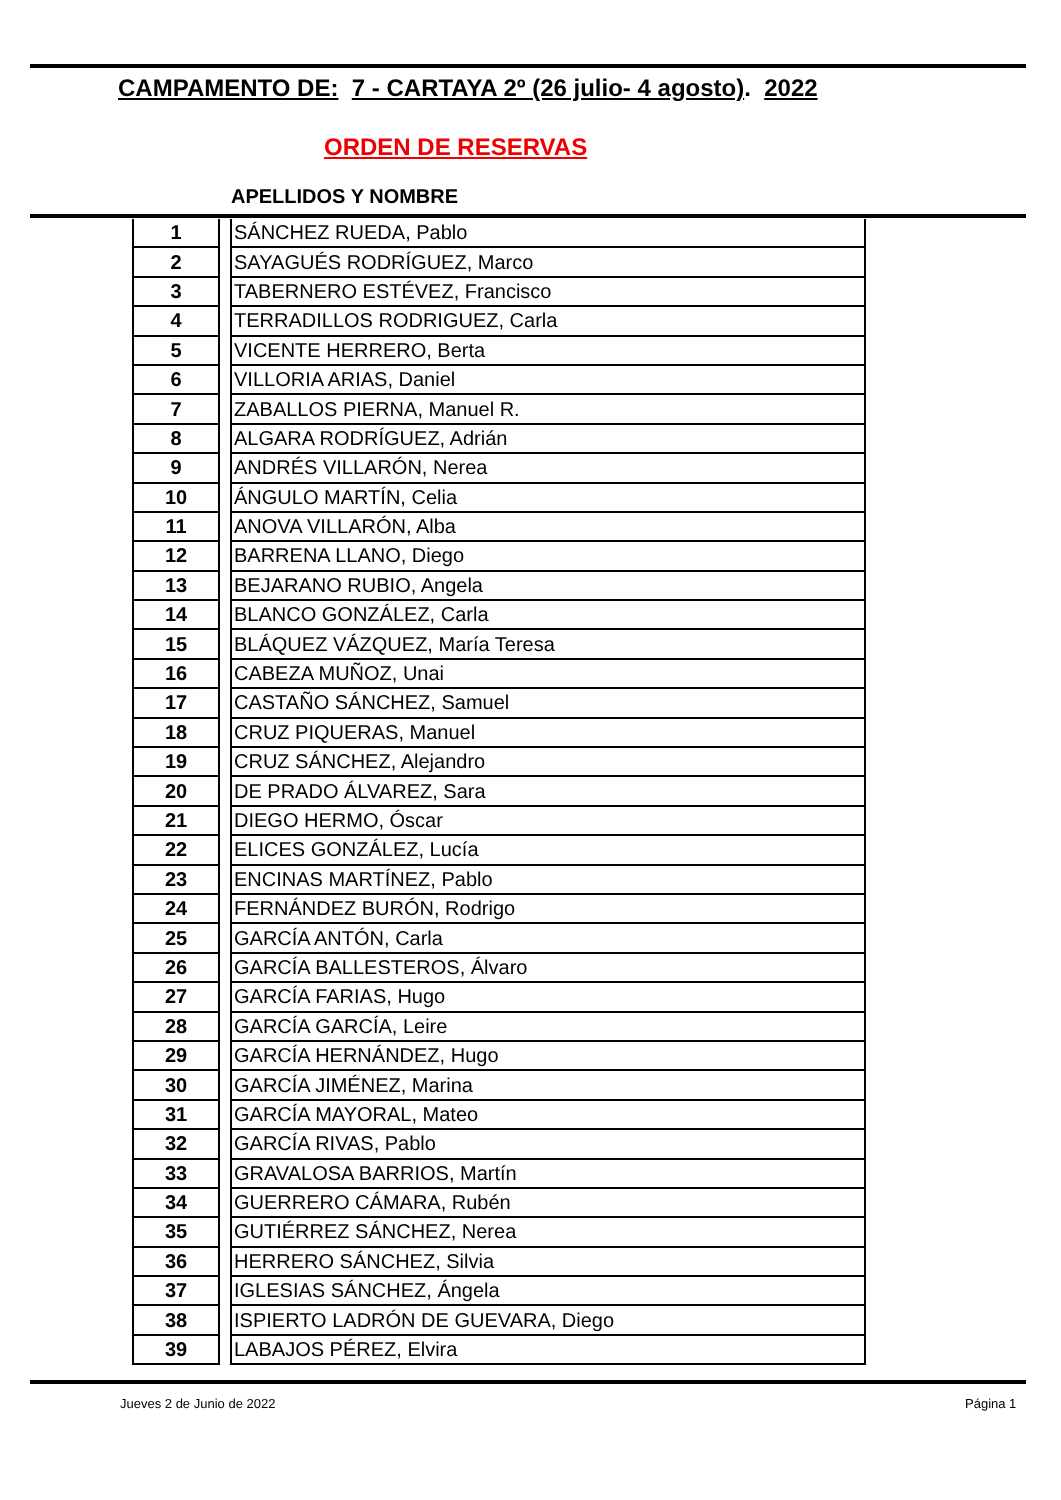CAMPAMENTO DE: 7 - CARTAYA 2º (26 julio- 4 agosto). 2022
ORDEN DE RESERVAS
APELLIDOS Y NOMBRE
| 1 | | SÁNCHEZ RUEDA, Pablo |
| 2 | | SAYAGUÉS RODRÍGUEZ, Marco |
| 3 | | TABERNERO ESTÉVEZ, Francisco |
| 4 | | TERRADILLOS RODRIGUEZ, Carla |
| 5 | | VICENTE HERRERO, Berta |
| 6 | | VILLORIA ARIAS, Daniel |
| 7 | | ZABALLOS PIERNA, Manuel R. |
| 8 | | ALGARA RODRÍGUEZ, Adrián |
| 9 | | ANDRÉS VILLARÓN, Nerea |
| 10 | | ÁNGULO MARTÍN, Celia |
| 11 | | ANOVA VILLARÓN, Alba |
| 12 | | BARRENA LLANO, Diego |
| 13 | | BEJARANO RUBIO, Angela |
| 14 | | BLANCO GONZÁLEZ, Carla |
| 15 | | BLÁQUEZ VÁZQUEZ, María Teresa |
| 16 | | CABEZA MUÑOZ, Unai |
| 17 | | CASTAÑO SÁNCHEZ, Samuel |
| 18 | | CRUZ PIQUERAS, Manuel |
| 19 | | CRUZ SÁNCHEZ, Alejandro |
| 20 | | DE PRADO ÁLVAREZ, Sara |
| 21 | | DIEGO HERMO, Óscar |
| 22 | | ELICES GONZÁLEZ, Lucía |
| 23 | | ENCINAS MARTÍNEZ, Pablo |
| 24 | | FERNÁNDEZ BURÓN, Rodrigo |
| 25 | | GARCÍA ANTÓN, Carla |
| 26 | | GARCÍA BALLESTEROS, Álvaro |
| 27 | | GARCÍA FARIAS, Hugo |
| 28 | | GARCÍA GARCÍA, Leire |
| 29 | | GARCÍA HERNÁNDEZ, Hugo |
| 30 | | GARCÍA JIMÉNEZ, Marina |
| 31 | | GARCÍA MAYORAL, Mateo |
| 32 | | GARCÍA RIVAS, Pablo |
| 33 | | GRAVALOSA BARRIOS, Martín |
| 34 | | GUERRERO CÁMARA, Rubén |
| 35 | | GUTIÉRREZ SÁNCHEZ, Nerea |
| 36 | | HERRERO SÁNCHEZ, Silvia |
| 37 | | IGLESIAS SÁNCHEZ, Ángela |
| 38 | | ISPIERTO LADRÓN DE GUEVARA, Diego |
| 39 | | LABAJOS PÉREZ, Elvira |
Jueves 2 de Junio de 2022 Página 1